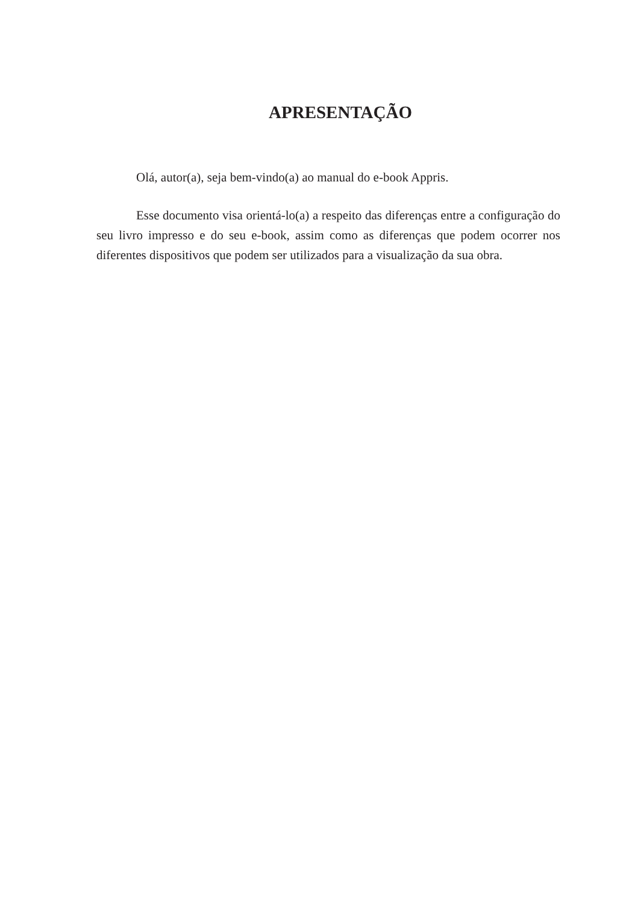APRESENTAÇÃO
Olá, autor(a), seja bem-vindo(a) ao manual do e-book Appris.
Esse documento visa orientá-lo(a) a respeito das diferenças entre a configuração do seu livro impresso e do seu e-book, assim como as diferenças que podem ocorrer nos diferentes dispositivos que podem ser utilizados para a visualização da sua obra.